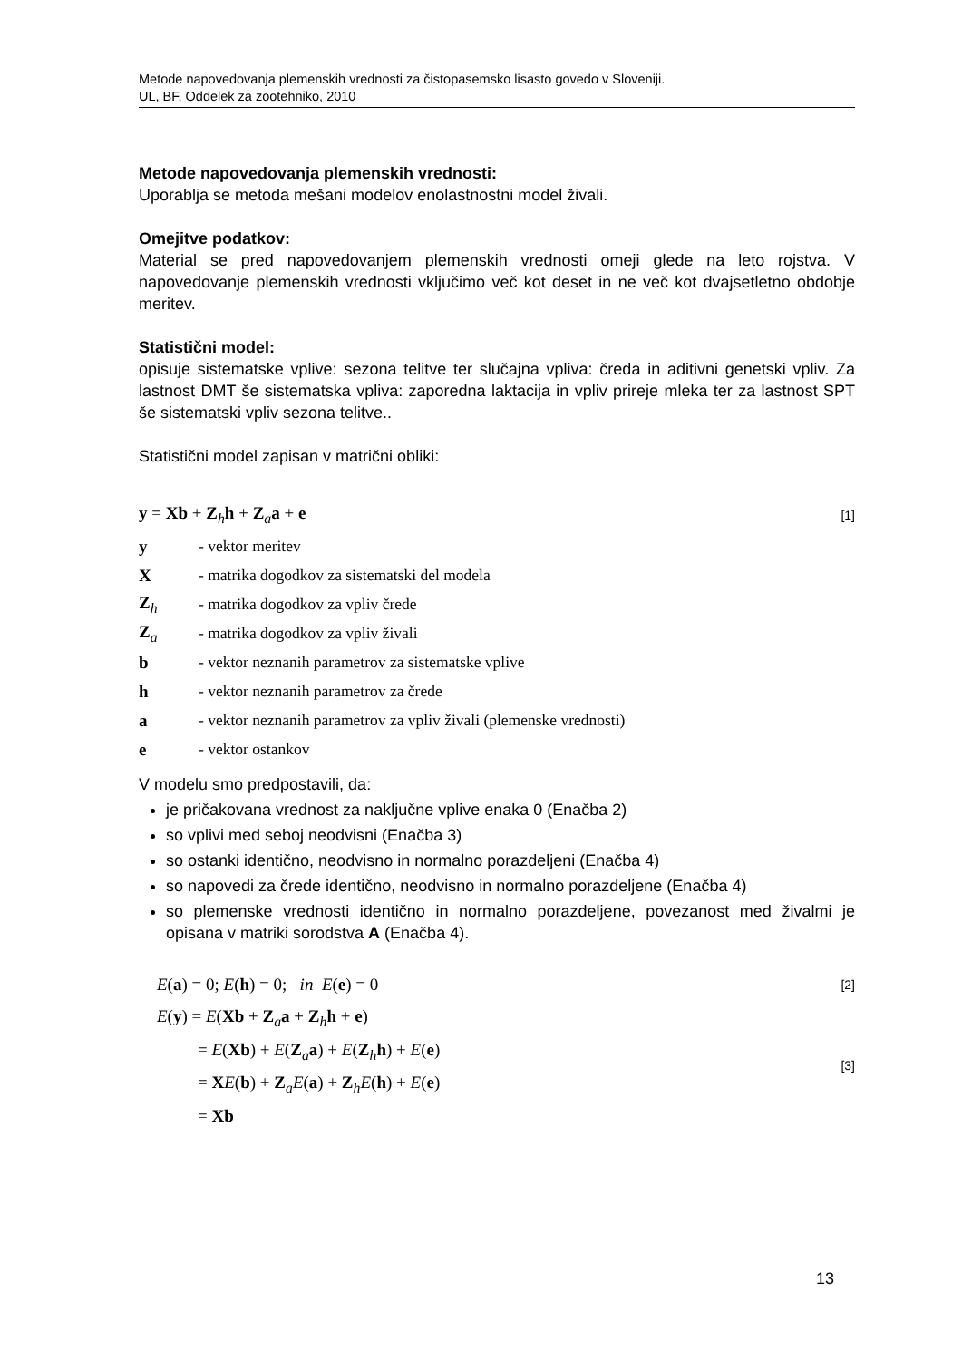Metode napovedovanja plemenskih vrednosti za čistopasemsko lisasto govedo v Sloveniji.
UL, BF, Oddelek za zootehniko, 2010
Metode napovedovanja plemenskih vrednosti:
Uporablja se metoda mešani modelov enolastnostni model živali.
Omejitve podatkov:
Material se pred napovedovanjem plemenskih vrednosti omeji glede na leto rojstva. V napovedovanje plemenskih vrednosti vključimo več kot deset in ne več kot dvajsetletno obdobje meritev.
Statistični model:
opisuje sistematske vplive: sezona telitve ter slučajna vpliva: čreda in aditivni genetski vpliv. Za lastnost DMT še sistematska vpliva: zaporedna laktacija in vpliv prireje mleka ter za lastnost SPT še sistematski vpliv sezona telitve..
Statistični model zapisan v matrični obliki:
y = Xb + Z<sub>h</sub>h + Z<sub>a</sub>a + e [1]
| y | - vektor meritev |
| X | - matrika dogodkov za sistematski del modela |
| Z<sub>h</sub> | - matrika dogodkov za vpliv črede |
| Z<sub>a</sub> | - matrika dogodkov za vpliv živali |
| b | - vektor neznanih parametrov za sistematske vplive |
| h | - vektor neznanih parametrov za črede |
| a | - vektor neznanih parametrov za vpliv živali (plemenske vrednosti) |
| e | - vektor ostankov |
V modelu smo predpostavili, da:
je pričakovana vrednost za naključne vplive enaka 0 (Enačba 2)
so vplivi med seboj neodvisni (Enačba 3)
so ostanki identično, neodvisno in normalno porazdeljeni (Enačba 4)
so napovedi za črede identično, neodvisno in normalno porazdeljene (Enačba 4)
so plemenske vrednosti identično in normalno porazdeljene, povezanost med živalmi je opisana v matriki sorodstva A (Enačba 4).
E(a) = 0; E(h) = 0; in E(e) = 0 [2]
E(y) = E(Xb + Z<sub>a</sub>a + Z<sub>h</sub>h + e)
= E(Xb) + E(Z<sub>a</sub>a) + E(Z<sub>h</sub>h) + E(e)
= XE(b) + Z<sub>a</sub>E(a) + Z<sub>h</sub>E(h) + E(e)
= Xb [3]
13